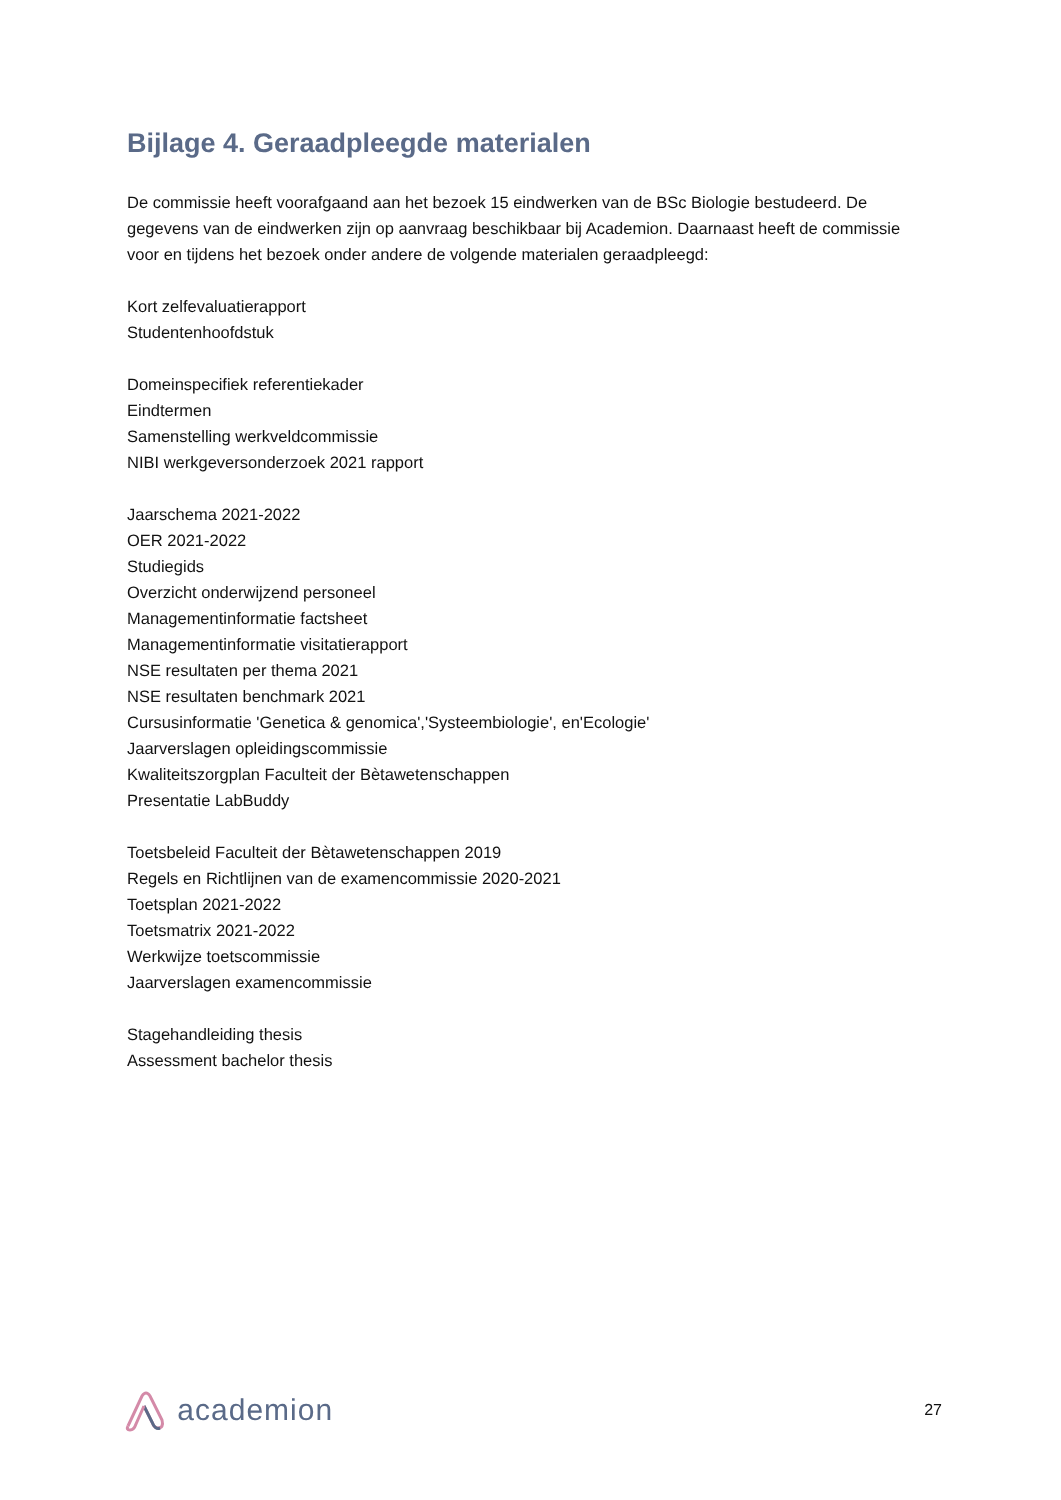Bijlage 4. Geraadpleegde materialen
De commissie heeft voorafgaand aan het bezoek 15 eindwerken van de BSc Biologie bestudeerd. De gegevens van de eindwerken zijn op aanvraag beschikbaar bij Academion. Daarnaast heeft de commissie voor en tijdens het bezoek onder andere de volgende materialen geraadpleegd:
Kort zelfevaluatierapport
Studentenhoofdstuk
Domeinspecifiek referentiekader
Eindtermen
Samenstelling werkveldcommissie
NIBI werkgeversonderzoek 2021 rapport
Jaarschema 2021-2022
OER 2021-2022
Studiegids
Overzicht onderwijzend personeel
Managementinformatie factsheet
Managementinformatie visitatierapport
NSE resultaten per thema 2021
NSE resultaten benchmark 2021
Cursusinformatie 'Genetica & genomica','Systeembiologie', en'Ecologie'
Jaarverslagen opleidingscommissie
Kwaliteitszorgplan Faculteit der Bètawetenschappen
Presentatie LabBuddy
Toetsbeleid Faculteit der Bètawetenschappen 2019
Regels en Richtlijnen van de examencommissie 2020-2021
Toetsplan 2021-2022
Toetsmatrix 2021-2022
Werkwijze toetscommissie
Jaarverslagen examencommissie
Stagehandleiding thesis
Assessment bachelor thesis
academion
27